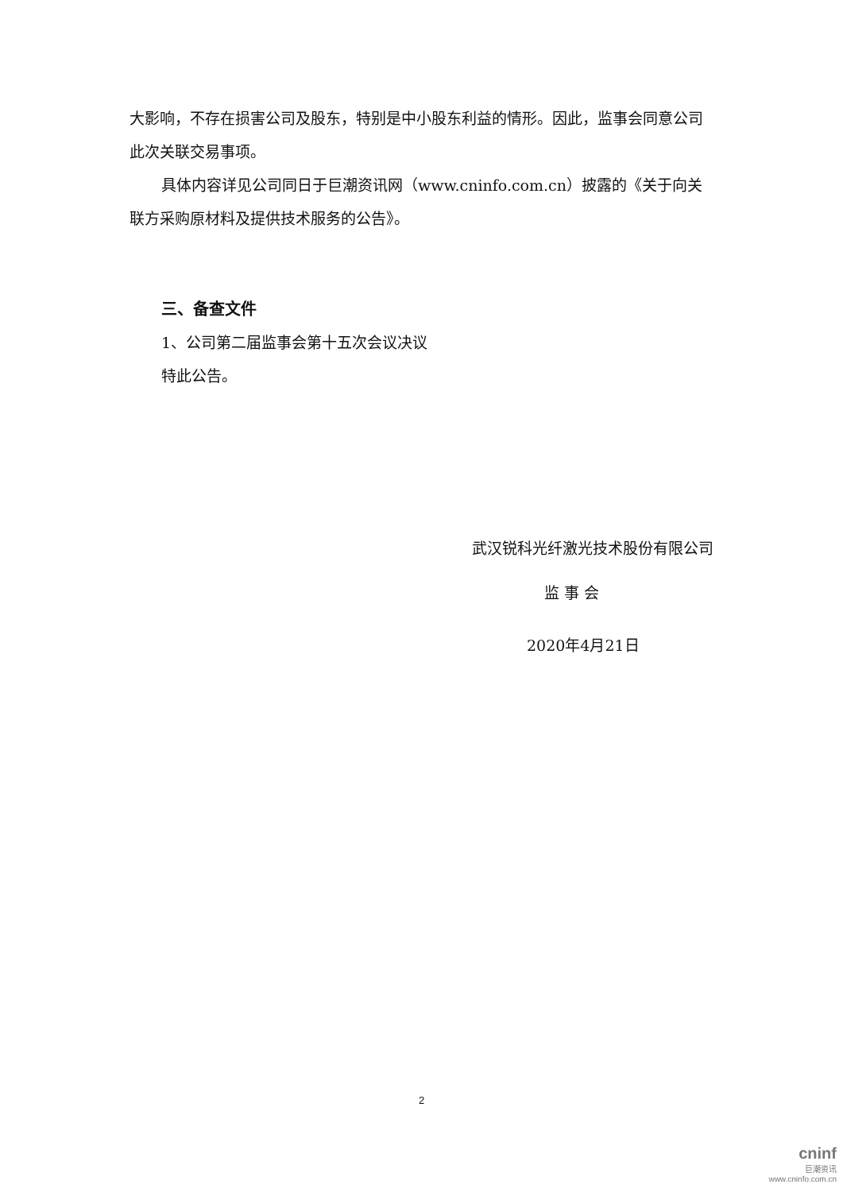大影响，不存在损害公司及股东，特别是中小股东利益的情形。因此，监事会同意公司此次关联交易事项。
具体内容详见公司同日于巨潮资讯网（www.cninfo.com.cn）披露的《关于向关联方采购原材料及提供技术服务的公告》。
三、备查文件
1、公司第二届监事会第十五次会议决议
特此公告。
武汉锐科光纤激光技术股份有限公司
监 事 会
2020年4月21日
2
cninf
巨潮资讯
www.cninfo.com.cn